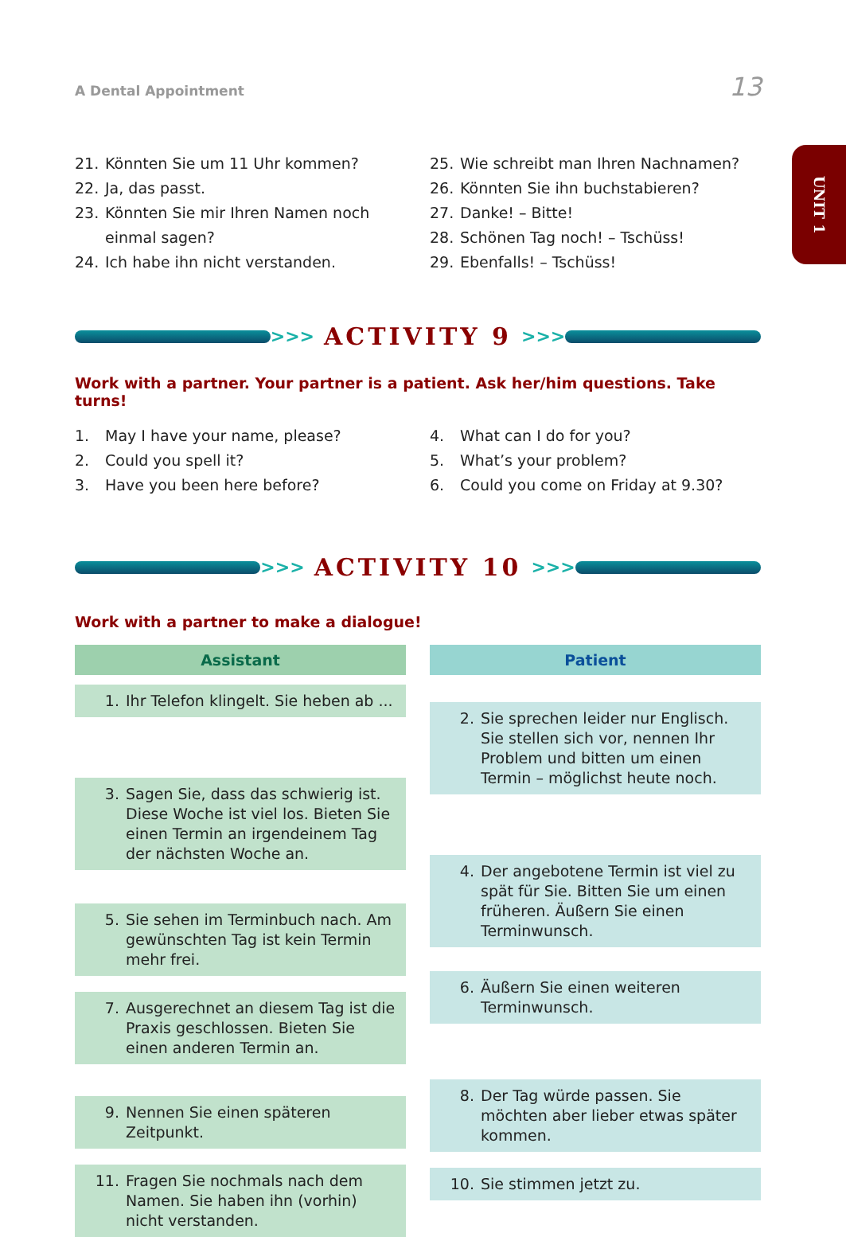A Dental Appointment 13
UNIT 1
21. Könnten Sie um 11 Uhr kommen?
22. Ja, das passt.
23. Könnten Sie mir Ihren Namen noch einmal sagen?
24. Ich habe ihn nicht verstanden.
25. Wie schreibt man Ihren Nachnamen?
26. Könnten Sie ihn buchstabieren?
27. Danke! – Bitte!
28. Schönen Tag noch! – Tschüss!
29. Ebenfalls! – Tschüss!
>>> ACTIVITY 9 >>>
Work with a partner. Your partner is a patient. Ask her/him questions. Take turns!
1. May I have your name, please?
2. Could you spell it?
3. Have you been here before?
4. What can I do for you?
5. What’s your problem?
6. Could you come on Friday at 9.30?
>>> ACTIVITY 10 >>>
Work with a partner to make a dialogue!
Assistant
1. Ihr Telefon klingelt. Sie heben ab ...
3. Sagen Sie, dass das schwierig ist. Diese Woche ist viel los. Bieten Sie einen Termin an irgendeinem Tag der nächsten Woche an.
5. Sie sehen im Terminbuch nach. Am gewünschten Tag ist kein Termin mehr frei.
7. Ausgerechnet an diesem Tag ist die Praxis geschlossen. Bieten Sie einen anderen Termin an.
9. Nennen Sie einen späteren Zeitpunkt.
11. Fragen Sie nochmals nach dem Namen. Sie haben ihn (vorhin) nicht verstanden.
Patient
2. Sie sprechen leider nur Englisch. Sie stellen sich vor, nennen Ihr Problem und bitten um einen Termin – möglichst heute noch.
4. Der angebotene Termin ist viel zu spät für Sie. Bitten Sie um einen früheren. Äußern Sie einen Terminwunsch.
6. Äußern Sie einen weiteren Terminwunsch.
8. Der Tag würde passen. Sie möchten aber lieber etwas später kommen.
10. Sie stimmen jetzt zu.